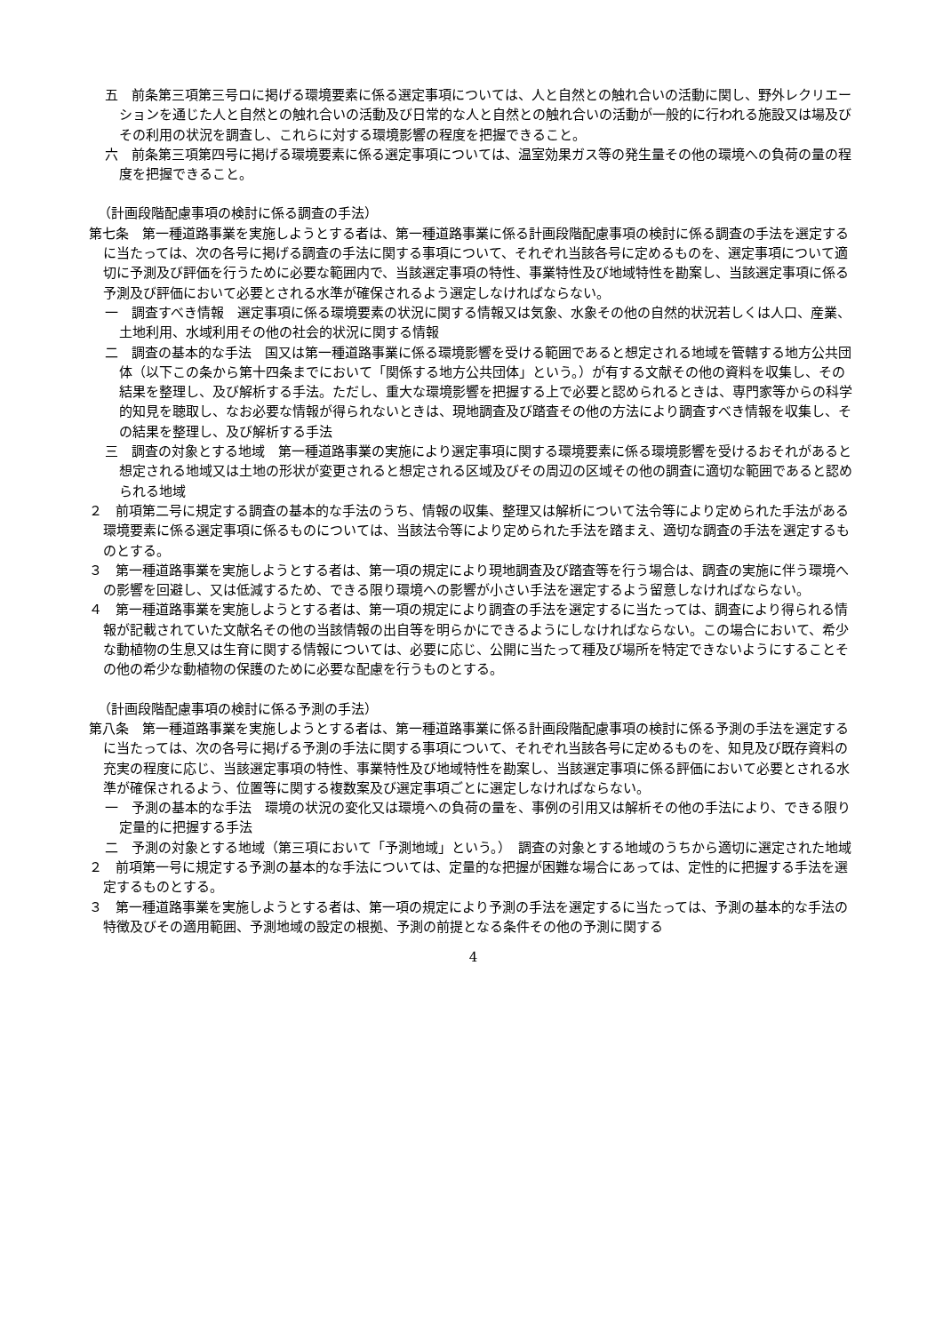五　前条第三項第三号ロに掲げる環境要素に係る選定事項については、人と自然との触れ合いの活動に関し、野外レクリエーションを通じた人と自然との触れ合いの活動及び日常的な人と自然との触れ合いの活動が一般的に行われる施設又は場及びその利用の状況を調査し、これらに対する環境影響の程度を把握できること。
六　前条第三項第四号に掲げる環境要素に係る選定事項については、温室効果ガス等の発生量その他の環境への負荷の量の程度を把握できること。
（計画段階配慮事項の検討に係る調査の手法）
第七条　第一種道路事業を実施しようとする者は、第一種道路事業に係る計画段階配慮事項の検討に係る調査の手法を選定するに当たっては、次の各号に掲げる調査の手法に関する事項について、それぞれ当該各号に定めるものを、選定事項について適切に予測及び評価を行うために必要な範囲内で、当該選定事項の特性、事業特性及び地域特性を勘案し、当該選定事項に係る予測及び評価において必要とされる水準が確保されるよう選定しなければならない。
一　調査すべき情報　選定事項に係る環境要素の状況に関する情報又は気象、水象その他の自然的状況若しくは人口、産業、土地利用、水域利用その他の社会的状況に関する情報
二　調査の基本的な手法　国又は第一種道路事業に係る環境影響を受ける範囲であると想定される地域を管轄する地方公共団体（以下この条から第十四条までにおいて「関係する地方公共団体」という。）が有する文献その他の資料を収集し、その結果を整理し、及び解析する手法。ただし、重大な環境影響を把握する上で必要と認められるときは、専門家等からの科学的知見を聴取し、なお必要な情報が得られないときは、現地調査及び踏査その他の方法により調査すべき情報を収集し、その結果を整理し、及び解析する手法
三　調査の対象とする地域　第一種道路事業の実施により選定事項に関する環境要素に係る環境影響を受けるおそれがあると想定される地域又は土地の形状が変更されると想定される区域及びその周辺の区域その他の調査に適切な範囲であると認められる地域
２　前項第二号に規定する調査の基本的な手法のうち、情報の収集、整理又は解析について法令等により定められた手法がある環境要素に係る選定事項に係るものについては、当該法令等により定められた手法を踏まえ、適切な調査の手法を選定するものとする。
３　第一種道路事業を実施しようとする者は、第一項の規定により現地調査及び踏査等を行う場合は、調査の実施に伴う環境への影響を回避し、又は低減するため、できる限り環境への影響が小さい手法を選定するよう留意しなければならない。
４　第一種道路事業を実施しようとする者は、第一項の規定により調査の手法を選定するに当たっては、調査により得られる情報が記載されていた文献名その他の当該情報の出自等を明らかにできるようにしなければならない。この場合において、希少な動植物の生息又は生育に関する情報については、必要に応じ、公開に当たって種及び場所を特定できないようにすることその他の希少な動植物の保護のために必要な配慮を行うものとする。
（計画段階配慮事項の検討に係る予測の手法）
第八条　第一種道路事業を実施しようとする者は、第一種道路事業に係る計画段階配慮事項の検討に係る予測の手法を選定するに当たっては、次の各号に掲げる予測の手法に関する事項について、それぞれ当該各号に定めるものを、知見及び既存資料の充実の程度に応じ、当該選定事項の特性、事業特性及び地域特性を勘案し、当該選定事項に係る評価において必要とされる水準が確保されるよう、位置等に関する複数案及び選定事項ごとに選定しなければならない。
一　予測の基本的な手法　環境の状況の変化又は環境への負荷の量を、事例の引用又は解析その他の手法により、できる限り定量的に把握する手法
二　予測の対象とする地域（第三項において「予測地域」という。）　調査の対象とする地域のうちから適切に選定された地域
２　前項第一号に規定する予測の基本的な手法については、定量的な把握が困難な場合にあっては、定性的に把握する手法を選定するものとする。
３　第一種道路事業を実施しようとする者は、第一項の規定により予測の手法を選定するに当たっては、予測の基本的な手法の特徴及びその適用範囲、予測地域の設定の根拠、予測の前提となる条件その他の予測に関する
4